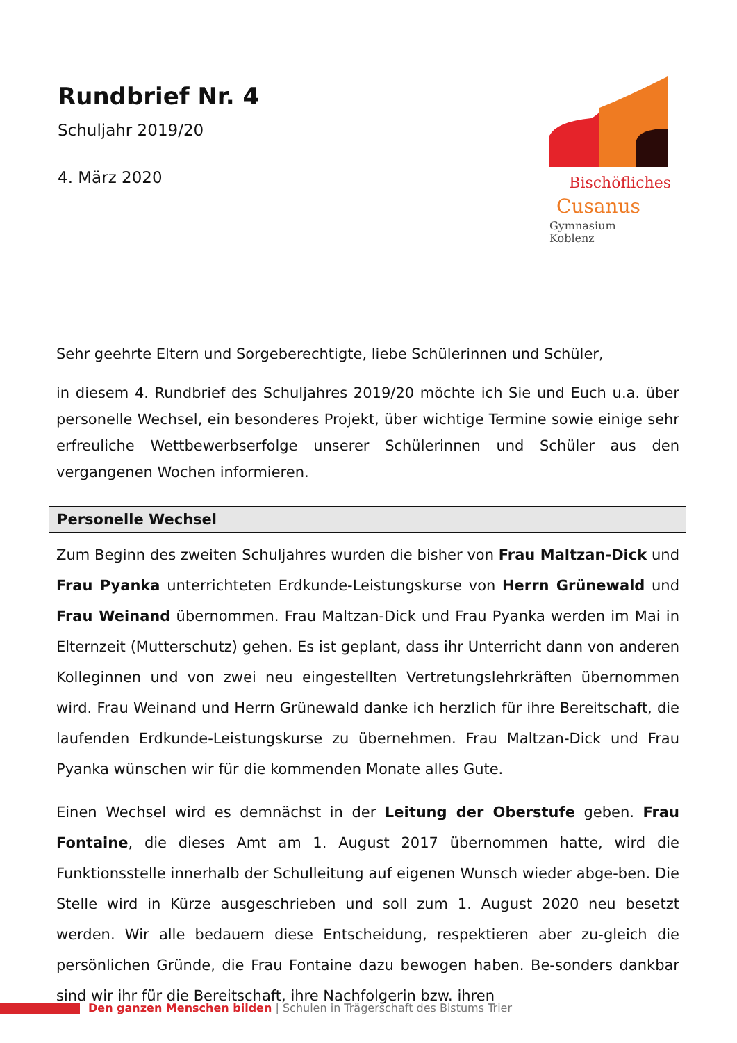Rundbrief Nr. 4
Schuljahr 2019/20
4. März 2020
Bischöfliches
Cusanus
Gymnasium
Koblenz
Sehr geehrte Eltern und Sorgeberechtigte, liebe Schülerinnen und Schüler,
in diesem 4. Rundbrief des Schuljahres 2019/20 möchte ich Sie und Euch u.a. über personelle Wechsel, ein besonderes Projekt, über wichtige Termine sowie einige sehr erfreuliche Wettbewerbserfolge unserer Schülerinnen und Schüler aus den vergangenen Wochen informieren.
Personelle Wechsel
Zum Beginn des zweiten Schuljahres wurden die bisher von Frau Maltzan-Dick und Frau Pyanka unterrichteten Erdkunde-Leistungskurse von Herrn Grünewald und Frau Weinand übernommen. Frau Maltzan-Dick und Frau Pyanka werden im Mai in Elternzeit (Mutterschutz) gehen. Es ist geplant, dass ihr Unterricht dann von anderen Kolleginnen und von zwei neu eingestellten Vertretungslehrkräften übernommen wird. Frau Weinand und Herrn Grünewald danke ich herzlich für ihre Bereitschaft, die laufenden Erdkunde-Leistungskurse zu übernehmen. Frau Maltzan-Dick und Frau Pyanka wünschen wir für die kommenden Monate alles Gute.
Einen Wechsel wird es demnächst in der Leitung der Oberstufe geben. Frau Fontaine, die dieses Amt am 1. August 2017 übernommen hatte, wird die Funktionsstelle innerhalb der Schulleitung auf eigenen Wunsch wieder abge-ben. Die Stelle wird in Kürze ausgeschrieben und soll zum 1. August 2020 neu besetzt werden. Wir alle bedauern diese Entscheidung, respektieren aber zu-gleich die persönlichen Gründe, die Frau Fontaine dazu bewogen haben. Be-sonders dankbar sind wir ihr für die Bereitschaft, ihre Nachfolgerin bzw. ihren
Den ganzen Menschen bilden | Schulen in Trägerschaft des Bistums Trier